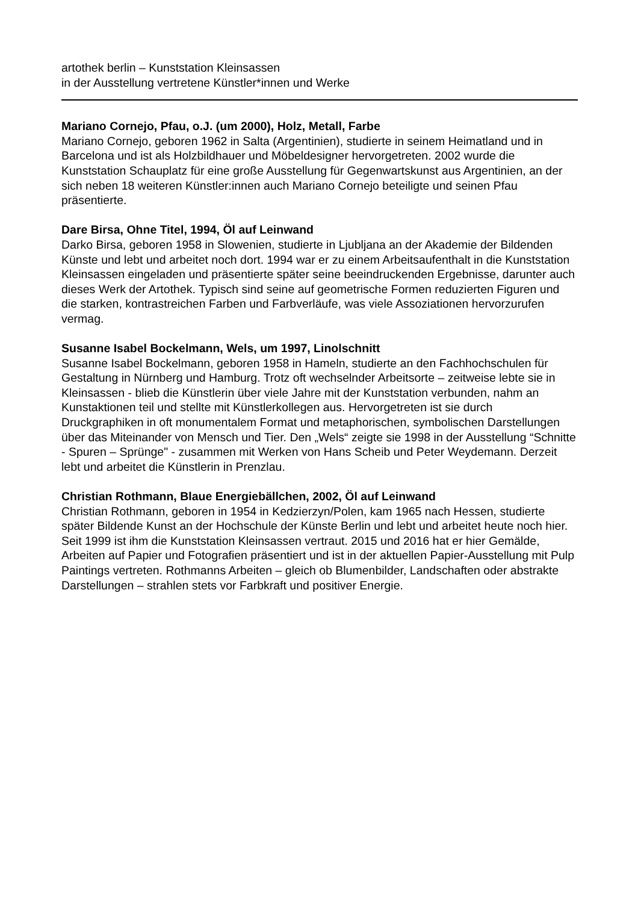artothek berlin – Kunststation Kleinsassen
in der Ausstellung vertretene Künstler*innen und Werke
Mariano Cornejo, Pfau, o.J. (um 2000), Holz, Metall, Farbe
Mariano Cornejo, geboren 1962 in Salta (Argentinien), studierte in seinem Heimatland und in Barcelona und ist als Holzbildhauer und Möbeldesigner hervorgetreten. 2002 wurde die Kunststation Schauplatz für eine große Ausstellung für Gegenwartskunst aus Argentinien, an der sich neben 18 weiteren Künstler:innen auch Mariano Cornejo beteiligte und seinen Pfau präsentierte.
Dare Birsa, Ohne Titel, 1994, Öl auf Leinwand
Darko Birsa, geboren 1958 in Slowenien, studierte in Ljubljana an der Akademie der Bildenden Künste und lebt und arbeitet noch dort. 1994 war er zu einem Arbeitsaufenthalt in die Kunststation Kleinsassen eingeladen und präsentierte später seine beeindruckenden Ergebnisse, darunter auch dieses Werk der Artothek. Typisch sind seine auf geometrische Formen reduzierten Figuren und die starken, kontrastreichen Farben und Farbverläufe, was viele Assoziationen hervorzurufen vermag.
Susanne Isabel Bockelmann, Wels, um 1997, Linolschnitt
Susanne Isabel Bockelmann, geboren 1958 in Hameln, studierte an den Fachhochschulen für Gestaltung in Nürnberg und Hamburg. Trotz oft wechselnder Arbeitsorte – zeitweise lebte sie in Kleinsassen - blieb die Künstlerin über viele Jahre mit der Kunststation verbunden, nahm an Kunstaktionen teil und stellte mit Künstlerkollegen aus. Hervorgetreten ist sie durch Druckgraphiken in oft monumentalem Format und metaphorischen, symbolischen Darstellungen über das Miteinander von Mensch und Tier. Den „Wels“ zeigte sie 1998 in der Ausstellung “Schnitte - Spuren – Sprünge" - zusammen mit Werken von Hans Scheib und Peter Weydemann. Derzeit lebt und arbeitet die Künstlerin in Prenzlau.
Christian Rothmann, Blaue Energiebällchen, 2002, Öl auf Leinwand
Christian Rothmann, geboren in 1954 in Kedzierzyn/Polen, kam 1965 nach Hessen, studierte später Bildende Kunst an der Hochschule der Künste Berlin und lebt und arbeitet heute noch hier. Seit 1999 ist ihm die Kunststation Kleinsassen vertraut. 2015 und 2016 hat er hier Gemälde, Arbeiten auf Papier und Fotografien präsentiert und ist in der aktuellen Papier-Ausstellung mit Pulp Paintings vertreten. Rothmanns Arbeiten – gleich ob Blumenbilder, Landschaften oder abstrakte Darstellungen – strahlen stets vor Farbkraft und positiver Energie.